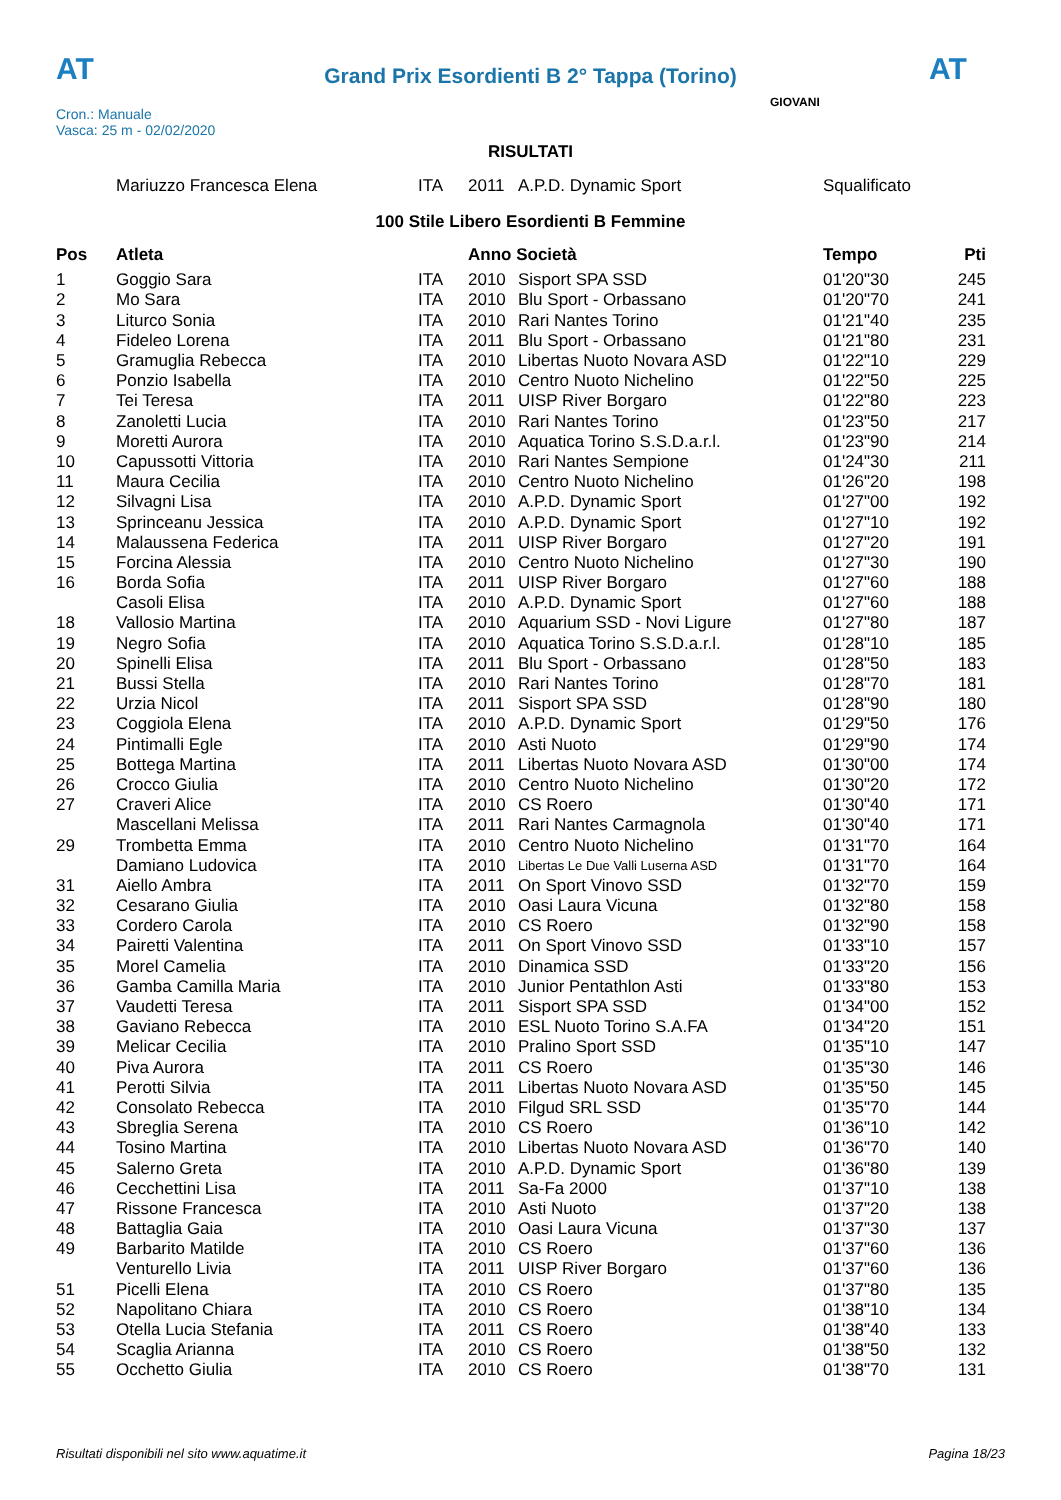AT
Grand Prix Esordienti B 2° Tappa (Torino)
AT
Cron.: Manuale
Vasca: 25 m - 02/02/2020
GIOVANI
RISULTATI
| | Mariuzzo Francesca Elena | ITA | 2011 | A.P.D. Dynamic Sport | Squalificato |
100 Stile Libero Esordienti B Femmine
| Pos | Atleta | | Anno Società | | Tempo | Pti |
| --- | --- | --- | --- | --- | --- | --- |
| 1 | Goggio Sara | ITA | 2010 | Sisport SPA SSD | 01'20"30 | 245 |
| 2 | Mo Sara | ITA | 2010 | Blu Sport - Orbassano | 01'20"70 | 241 |
| 3 | Liturco Sonia | ITA | 2010 | Rari Nantes Torino | 01'21"40 | 235 |
| 4 | Fideleo Lorena | ITA | 2011 | Blu Sport - Orbassano | 01'21"80 | 231 |
| 5 | Gramuglia Rebecca | ITA | 2010 | Libertas Nuoto Novara ASD | 01'22"10 | 229 |
| 6 | Ponzio Isabella | ITA | 2010 | Centro Nuoto Nichelino | 01'22"50 | 225 |
| 7 | Tei Teresa | ITA | 2011 | UISP River Borgaro | 01'22"80 | 223 |
| 8 | Zanoletti Lucia | ITA | 2010 | Rari Nantes Torino | 01'23"50 | 217 |
| 9 | Moretti Aurora | ITA | 2010 | Aquatica Torino S.S.D.a.r.l. | 01'23"90 | 214 |
| 10 | Capussotti Vittoria | ITA | 2010 | Rari Nantes Sempione | 01'24"30 | 211 |
| 11 | Maura Cecilia | ITA | 2010 | Centro Nuoto Nichelino | 01'26"20 | 198 |
| 12 | Silvagni Lisa | ITA | 2010 | A.P.D. Dynamic Sport | 01'27"00 | 192 |
| 13 | Sprinceanu Jessica | ITA | 2010 | A.P.D. Dynamic Sport | 01'27"10 | 192 |
| 14 | Malaussena Federica | ITA | 2011 | UISP River Borgaro | 01'27"20 | 191 |
| 15 | Forcina Alessia | ITA | 2010 | Centro Nuoto Nichelino | 01'27"30 | 190 |
| 16 | Borda Sofia | ITA | 2011 | UISP River Borgaro | 01'27"60 | 188 |
| | Casoli Elisa | ITA | 2010 | A.P.D. Dynamic Sport | 01'27"60 | 188 |
| 18 | Vallosio Martina | ITA | 2010 | Aquarium SSD - Novi Ligure | 01'27"80 | 187 |
| 19 | Negro Sofia | ITA | 2010 | Aquatica Torino S.S.D.a.r.l. | 01'28"10 | 185 |
| 20 | Spinelli Elisa | ITA | 2011 | Blu Sport - Orbassano | 01'28"50 | 183 |
| 21 | Bussi Stella | ITA | 2010 | Rari Nantes Torino | 01'28"70 | 181 |
| 22 | Urzia Nicol | ITA | 2011 | Sisport SPA SSD | 01'28"90 | 180 |
| 23 | Coggiola Elena | ITA | 2010 | A.P.D. Dynamic Sport | 01'29"50 | 176 |
| 24 | Pintimalli Egle | ITA | 2010 | Asti Nuoto | 01'29"90 | 174 |
| 25 | Bottega Martina | ITA | 2011 | Libertas Nuoto Novara ASD | 01'30"00 | 174 |
| 26 | Crocco Giulia | ITA | 2010 | Centro Nuoto Nichelino | 01'30"20 | 172 |
| 27 | Craveri Alice | ITA | 2010 | CS Roero | 01'30"40 | 171 |
| | Mascellani Melissa | ITA | 2011 | Rari Nantes Carmagnola | 01'30"40 | 171 |
| 29 | Trombetta Emma | ITA | 2010 | Centro Nuoto Nichelino | 01'31"70 | 164 |
| | Damiano Ludovica | ITA | 2010 | Libertas Le Due Valli Luserna ASD | 01'31"70 | 164 |
| 31 | Aiello Ambra | ITA | 2011 | On Sport Vinovo SSD | 01'32"70 | 159 |
| 32 | Cesarano Giulia | ITA | 2010 | Oasi Laura Vicuna | 01'32"80 | 158 |
| 33 | Cordero Carola | ITA | 2010 | CS Roero | 01'32"90 | 158 |
| 34 | Pairetti Valentina | ITA | 2011 | On Sport Vinovo SSD | 01'33"10 | 157 |
| 35 | Morel Camelia | ITA | 2010 | Dinamica SSD | 01'33"20 | 156 |
| 36 | Gamba Camilla Maria | ITA | 2010 | Junior Pentathlon Asti | 01'33"80 | 153 |
| 37 | Vaudetti Teresa | ITA | 2011 | Sisport SPA SSD | 01'34"00 | 152 |
| 38 | Gaviano Rebecca | ITA | 2010 | ESL Nuoto Torino S.A.FA | 01'34"20 | 151 |
| 39 | Melicar Cecilia | ITA | 2010 | Pralino Sport SSD | 01'35"10 | 147 |
| 40 | Piva Aurora | ITA | 2011 | CS Roero | 01'35"30 | 146 |
| 41 | Perotti Silvia | ITA | 2011 | Libertas Nuoto Novara ASD | 01'35"50 | 145 |
| 42 | Consolato Rebecca | ITA | 2010 | Filgud SRL SSD | 01'35"70 | 144 |
| 43 | Sbreglia Serena | ITA | 2010 | CS Roero | 01'36"10 | 142 |
| 44 | Tosino Martina | ITA | 2010 | Libertas Nuoto Novara ASD | 01'36"70 | 140 |
| 45 | Salerno Greta | ITA | 2010 | A.P.D. Dynamic Sport | 01'36"80 | 139 |
| 46 | Cecchettini Lisa | ITA | 2011 | Sa-Fa 2000 | 01'37"10 | 138 |
| 47 | Rissone Francesca | ITA | 2010 | Asti Nuoto | 01'37"20 | 138 |
| 48 | Battaglia Gaia | ITA | 2010 | Oasi Laura Vicuna | 01'37"30 | 137 |
| 49 | Barbarito Matilde | ITA | 2010 | CS Roero | 01'37"60 | 136 |
| | Venturello Livia | ITA | 2011 | UISP River Borgaro | 01'37"60 | 136 |
| 51 | Picelli Elena | ITA | 2010 | CS Roero | 01'37"80 | 135 |
| 52 | Napolitano Chiara | ITA | 2010 | CS Roero | 01'38"10 | 134 |
| 53 | Otella Lucia Stefania | ITA | 2011 | CS Roero | 01'38"40 | 133 |
| 54 | Scaglia Arianna | ITA | 2010 | CS Roero | 01'38"50 | 132 |
| 55 | Occhetto Giulia | ITA | 2010 | CS Roero | 01'38"70 | 131 |
Risultati disponibili nel sito www.aquatime.it Pagina 18/23